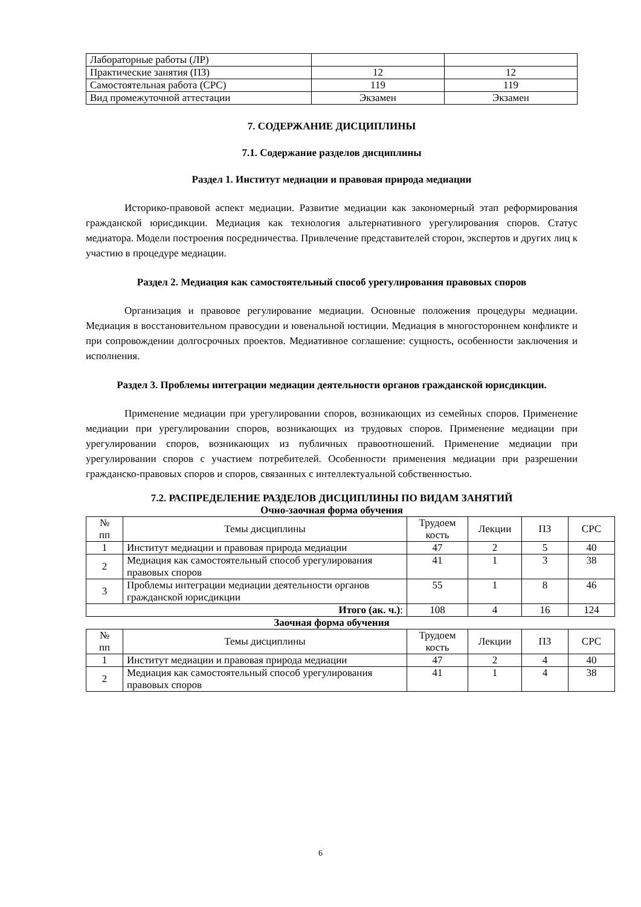| Лабораторные работы (ЛР) | | |
| Практические занятия (ПЗ) | 12 | 12 |
| Самостоятельная работа (СРС) | 119 | 119 |
| Вид промежуточной аттестации | Экзамен | Экзамен |
7. СОДЕРЖАНИЕ ДИСЦИПЛИНЫ
7.1. Содержание разделов дисциплины
Раздел 1. Институт медиации и правовая природа медиации
Историко-правовой аспект медиации. Развитие медиации как закономерный этап реформирования гражданской юрисдикции. Медиация как технология альтернативного урегулирования споров. Статус медиатора. Модели построения посредничества. Привлечение представителей сторон, экспертов и других лиц к участию в процедуре медиации.
Раздел 2. Медиация как самостоятельный способ урегулирования правовых споров
Организация и правовое регулирование медиации. Основные положения процедуры медиации. Медиация в восстановительном правосудии и ювенальной юстиции. Медиация в многостороннем конфликте и при сопровождении долгосрочных проектов. Медиативное соглашение: сущность, особенности заключения и исполнения.
Раздел 3. Проблемы интеграции медиации деятельности органов гражданской юрисдикции.
Применение медиации при урегулировании споров, возникающих из семейных споров. Применение медиации при урегулировании споров, возникающих из трудовых споров. Применение медиации при урегулировании споров, возникающих из публичных правоотношений. Применение медиации при урегулировании споров с участием потребителей. Особенности применения медиации при разрешении гражданско-правовых споров и споров, связанных с интеллектуальной собственностью.
7.2. РАСПРЕДЕЛЕНИЕ РАЗДЕЛОВ ДИСЦИПЛИНЫ ПО ВИДАМ ЗАНЯТИЙ
Очно-заочная форма обучения
| № пп | Темы дисциплины | Трудоем кость | Лекции | ПЗ | СРС |
| --- | --- | --- | --- | --- | --- |
| 1 | Институт медиации и правовая природа медиации | 47 | 2 | 5 | 40 |
| 2 | Медиация как самостоятельный способ урегулирования правовых споров | 41 | 1 | 3 | 38 |
| 3 | Проблемы интеграции медиации деятельности органов гражданской юрисдикции | 55 | 1 | 8 | 46 |
| Итого (ак. ч.) : | | 108 | 4 | 16 | 124 |
Заочная форма обучения
| № пп | Темы дисциплины | Трудоем кость | Лекции | ПЗ | СРС |
| --- | --- | --- | --- | --- | --- |
| 1 | Институт медиации и правовая природа медиации | 47 | 2 | 4 | 40 |
| 2 | Медиация как самостоятельный способ урегулирования правовых споров | 41 | 1 | 4 | 38 |
6